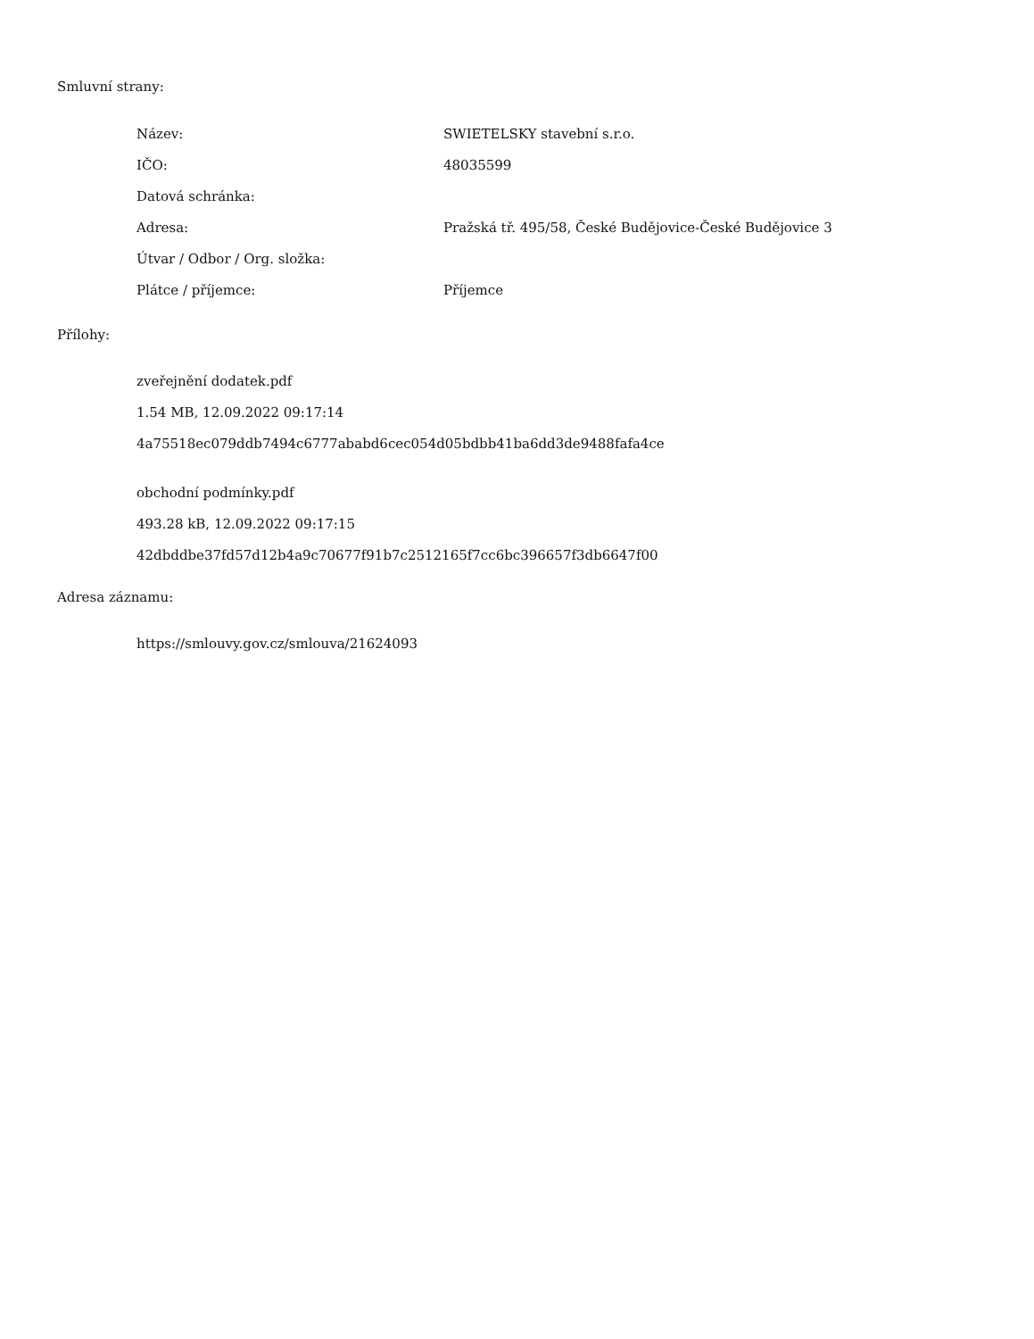Smluvní strany:
| Název: | SWIETELSKY stavební s.r.o. |
| IČO: | 48035599 |
| Datová schránka: | |
| Adresa: | Pražská tř. 495/58, České Budějovice-České Budějovice 3 |
| Útvar / Odbor / Org. složka: | |
| Plátce / příjemce: | Příjemce |
Přílohy:
zveřejnění dodatek.pdf
1.54 MB, 12.09.2022 09:17:14
4a75518ec079ddb7494c6777ababd6cec054d05bdbb41ba6dd3de9488fafa4ce
obchodní podmínky.pdf
493.28 kB, 12.09.2022 09:17:15
42dbddbe37fd57d12b4a9c70677f91b7c2512165f7cc6bc396657f3db6647f00
Adresa záznamu:
https://smlouvy.gov.cz/smlouva/21624093